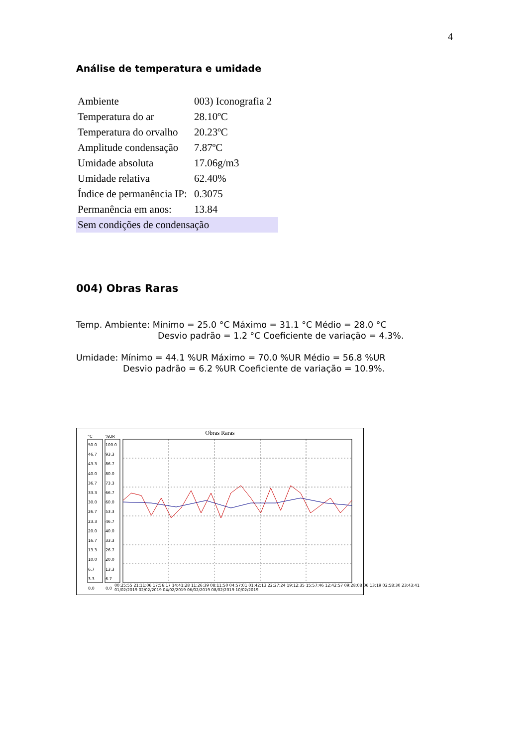4
Análise de temperatura e umidade
| Ambiente | 003) Iconografia 2 |
| Temperatura do ar | 28.10ºC |
| Temperatura do orvalho | 20.23ºC |
| Amplitude condensação | 7.87ºC |
| Umidade absoluta | 17.06g/m3 |
| Umidade relativa | 62.40% |
| Índice de permanência IP: | 0.3075 |
| Permanência em anos: | 13.84 |
| Sem condições de condensação | |
004) Obras Raras
Temp. Ambiente: Mínimo = 25.0 °C Máximo = 31.1 °C Médio = 28.0 °C
Desvio padrão = 1.2 °C Coeficiente de variação = 4.3%.
Umidade: Mínimo = 44.1 %UR Máximo = 70.0 %UR Médio = 56.8 %UR
Desvio padrão = 6.2 %UR Coeficiente de variação = 10.9%.
Obras Raras
°C %UR
50.0
46.7
43.3
40.0
36.7
33.3
30.0
26.7
23.3
20.0
16.7
13.3
10.0
6.7
3.3
0.0
100.0
93.3
86.7
80.0
73.3
66.7
60.0
53.3
46.7
40.0
33.3
26.7
20.0
13.3
6.7
0.0
00:25:55 21:11:06 17:56:17 14:41:28 11:26:39 08:11:50 04:57:01 01:42:13 22:27:24 19:12:35 15:57:46 12:42:57 09:28:08 06:13:19 02:58:30 23:43:41
01/02/2019 02/02/2019 04/02/2019 06/02/2019 08/02/2019 10/02/2019